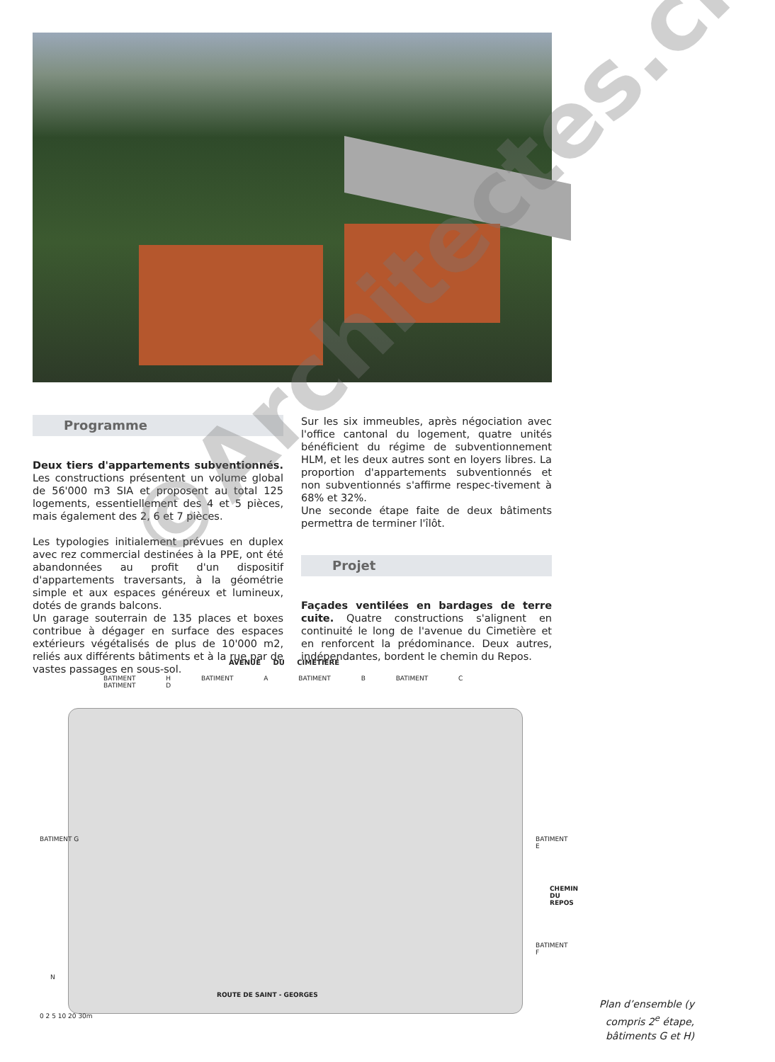Programme
Deux tiers d'appartements subventionnés. Les constructions présentent un volume global de 56'000 m3 SIA et proposent au total 125 logements, essentiellement des 4 et 5 pièces, mais également des 2, 6 et 7 pièces.
Les typologies initialement prévues en duplex avec rez commercial destinées à la PPE, ont été abandonnées au profit d'un dispositif d'appartements traversants, à la géométrie simple et aux espaces généreux et lumineux, dotés de grands balcons.
Un garage souterrain de 135 places et boxes contribue à dégager en surface des espaces extérieurs végétalisés de plus de 10'000 m2, reliés aux différents bâtiments et à la rue par de vastes passages en sous-sol.
Sur les six immeubles, après négociation avec l'office cantonal du logement, quatre unités bénéficient du régime de subventionnement HLM, et les deux autres sont en loyers libres. La proportion d'appartements subventionnés et non subventionnés s'affirme respec-tivement à 68% et 32%.
Une seconde étape faite de deux bâtiments permettra de terminer l'îlôt.
Projet
Façades ventilées en bardages de terre cuite. Quatre constructions s'alignent en continuité le long de l'avenue du Cimetière et en renforcent la prédominance. Deux autres, indépendantes, bordent le chemin du Repos.
AVENUE DU CIMETIERE
BATIMENT H BATIMENT A BATIMENT B BATIMENT C BATIMENT D
BATIMENT G BATIMENT E
BATIMENT F
CHEMIN DU REPOS
ROUTE DE SAINT - GEORGES
0 2 5 10 20 30m
N
Plan d’ensemble (y compris 2<sup>e</sup> étape, bâtiments G et H)
©Architectes.ch